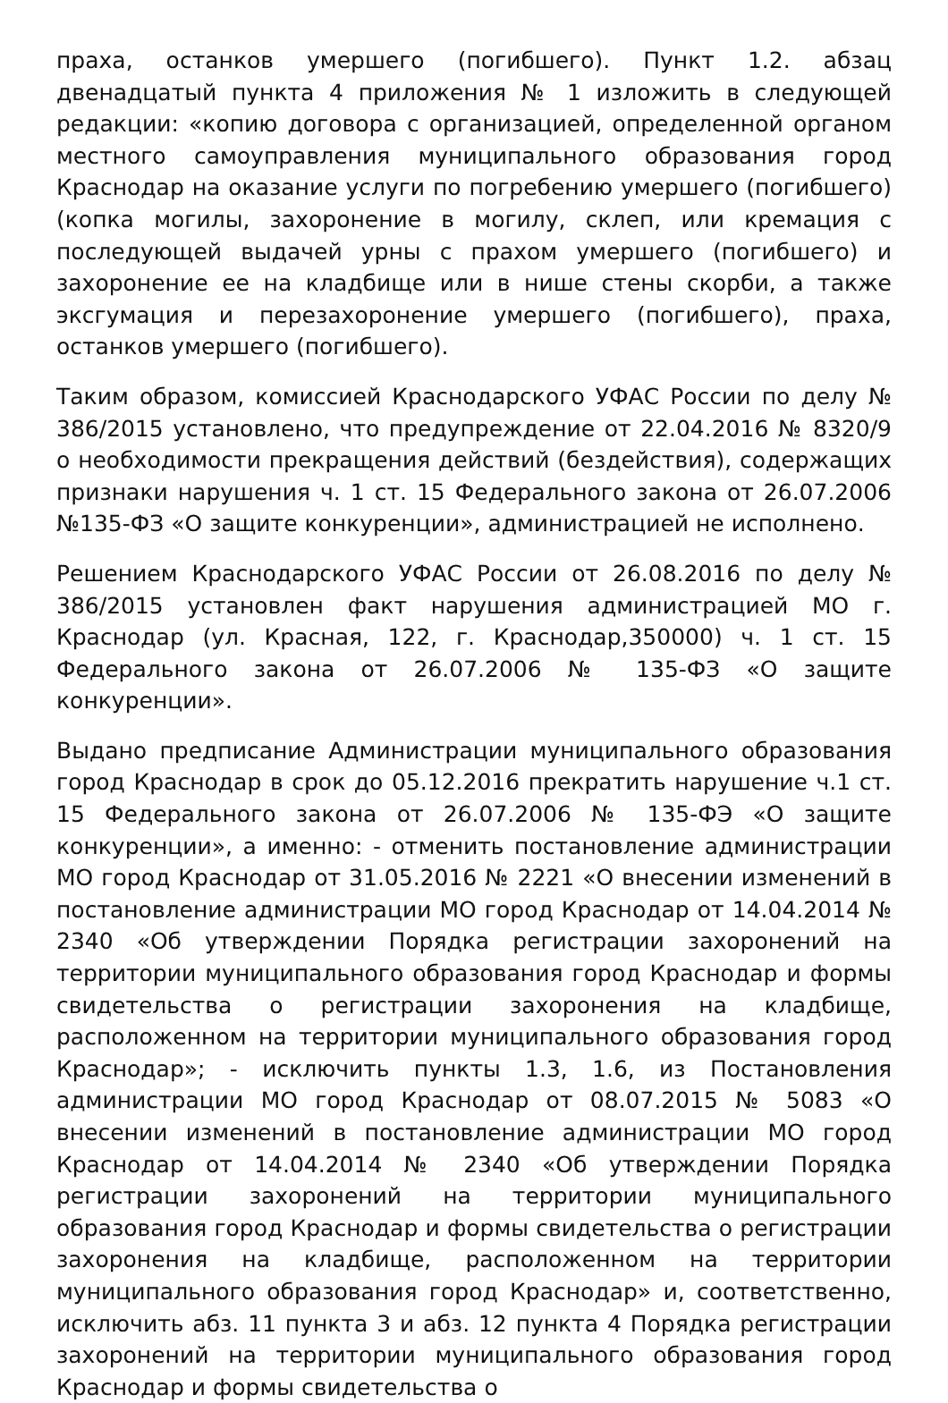праха, останков умершего (погибшего). Пункт 1.2. абзац двенадцатый пункта 4 приложения № 1 изложить в следующей редакции: «копию договора с организацией, определенной органом местного самоуправления муниципального образования город Краснодар на оказание услуги по погребению умершего (погибшего) (копка могилы, захоронение в могилу, склеп, или кремация с последующей выдачей урны с прахом умершего (погибшего) и захоронение ее на кладбище или в нише стены скорби, а также эксгумация и перезахоронение умершего (погибшего), праха, останков умершего (погибшего).
Таким образом, комиссией Краснодарского УФАС России по делу № 386/2015 установлено, что предупреждение от 22.04.2016 № 8320/9 о необходимости прекращения действий (бездействия), содержащих признаки нарушения ч. 1 ст. 15 Федерального закона от 26.07.2006 №135-ФЗ «О защите конкуренции», администрацией не исполнено.
Решением Краснодарского УФАС России от 26.08.2016 по делу № 386/2015 установлен факт нарушения администрацией МО г. Краснодар (ул. Красная, 122, г. Краснодар,350000) ч. 1 ст. 15 Федерального закона от 26.07.2006 № 135-ФЗ «О защите конкуренции».
Выдано предписание Администрации муниципального образования город Краснодар в срок до 05.12.2016 прекратить нарушение ч.1 ст. 15 Федерального закона от 26.07.2006 № 135-ФЭ «О защите конкуренции», а именно: - отменить постановление администрации МО город Краснодар от 31.05.2016 № 2221 «О внесении изменений в постановление администрации МО город Краснодар от 14.04.2014 № 2340 «Об утверждении Порядка регистрации захоронений на территории муниципального образования город Краснодар и формы свидетельства о регистрации захоронения на кладбище, расположенном на территории муниципального образования город Краснодар»; - исключить пункты 1.3, 1.6, из Постановления администрации МО город Краснодар от 08.07.2015 № 5083 «О внесении изменений в постановление администрации МО город Краснодар от 14.04.2014 № 2340 «Об утверждении Порядка регистрации захоронений на территории муниципального образования город Краснодар и формы свидетельства о регистрации захоронения на кладбище, расположенном на территории муниципального образования город Краснодар» и, соответственно, исключить абз. 11 пункта 3 и абз. 12 пункта 4 Порядка регистрации захоронений на территории муниципального образования город Краснодар и формы свидетельства о